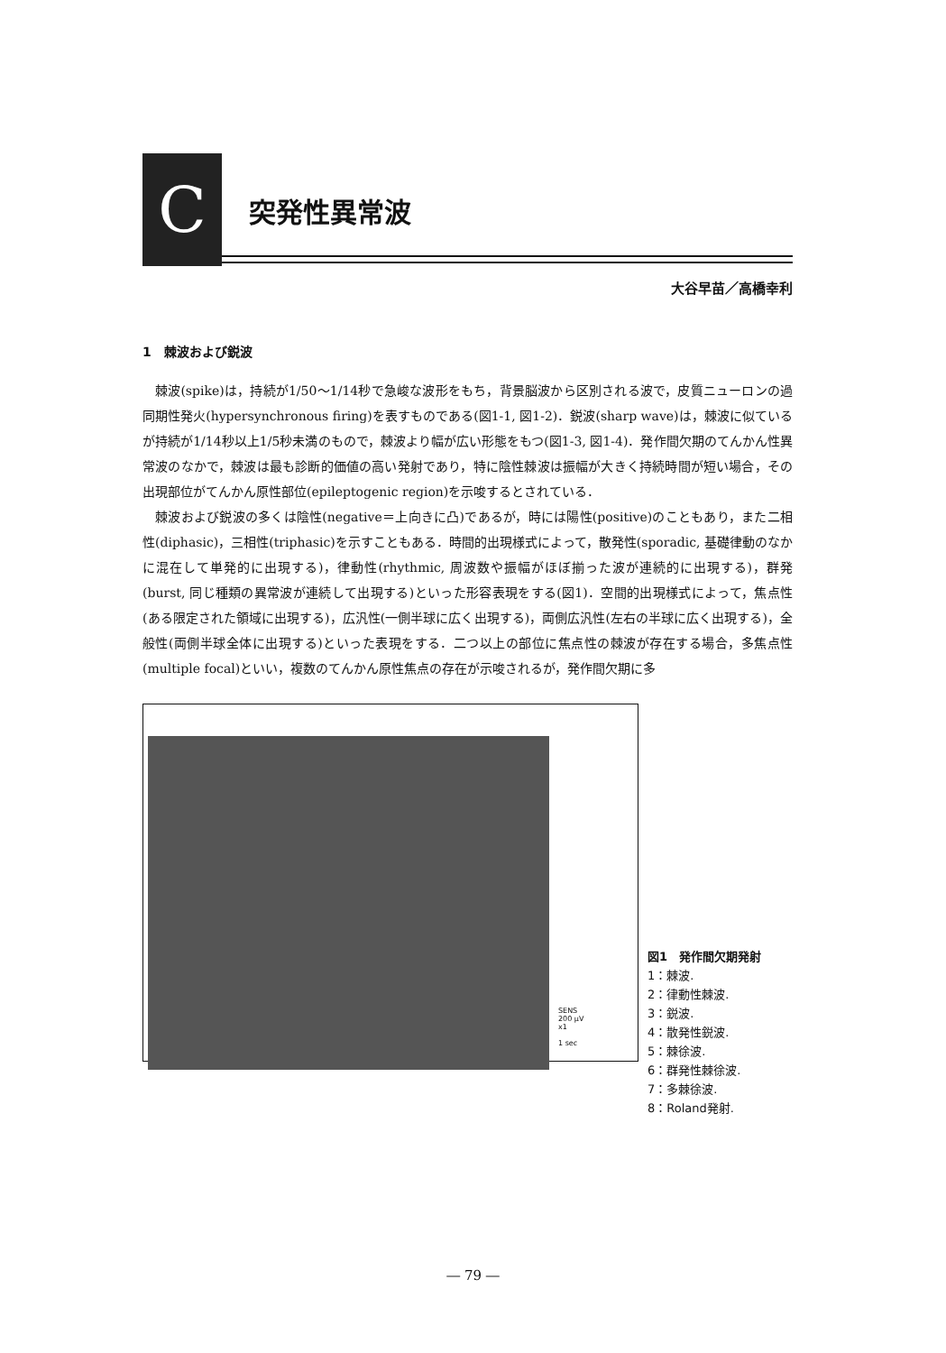C
突発性異常波
大谷早苗／高橋幸利
1　棘波および鋭波
棘波(spike)は，持続が1/50〜1/14秒で急峻な波形をもち，背景脳波から区別される波で，皮質ニューロンの過同期性発火(hypersynchronous firing)を表すものである(図1-1, 図1-2)．鋭波(sharp wave)は，棘波に似ているが持続が1/14秒以上1/5秒未満のもので，棘波より幅が広い形態をもつ(図1-3, 図1-4)．発作間欠期のてんかん性異常波のなかで，棘波は最も診断的価値の高い発射であり，特に陰性棘波は振幅が大きく持続時間が短い場合，その出現部位がてんかん原性部位(epileptogenic region)を示唆するとされている．
棘波および鋭波の多くは陰性(negative＝上向きに凸)であるが，時には陽性(positive)のこともあり，また二相性(diphasic)，三相性(triphasic)を示すこともある．時間的出現様式によって，散発性(sporadic, 基礎律動のなかに混在して単発的に出現する)，律動性(rhythmic, 周波数や振幅がほぼ揃った波が連続的に出現する)，群発(burst, 同じ種類の異常波が連続して出現する)といった形容表現をする(図1)．空間的出現様式によって，焦点性(ある限定された領域に出現する)，広汎性(一側半球に広く出現する)，両側広汎性(左右の半球に広く出現する)，全般性(両側半球全体に出現する)といった表現をする．二つ以上の部位に焦点性の棘波が存在する場合，多焦点性(multiple focal)といい，複数のてんかん原性焦点の存在が示唆されるが，発作間欠期に多
SENS
200 μV
x1
1 sec
図1　発作間欠期発射
1：棘波.
2：律動性棘波.
3：鋭波.
4：散発性鋭波.
5：棘徐波.
6：群発性棘徐波.
7：多棘徐波.
8：Roland発射.
― 79 ―